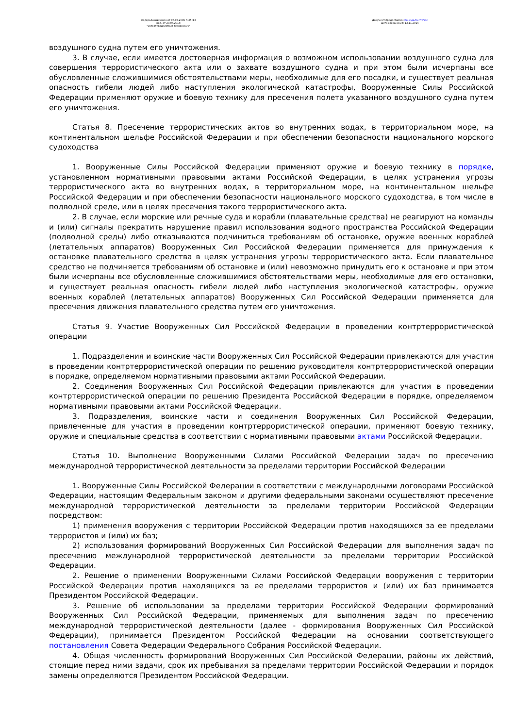Федеральный закон от 06.03.2006 N 35-ФЗ
(ред. от 28.06.2014)
"О противодействии терроризму"
Документ предоставлен КонсультантПлюс
Дата сохранения: 13.11.2014
воздушного судна путем его уничтожения.
3. В случае, если имеется достоверная информация о возможном использовании воздушного судна для совершения террористического акта или о захвате воздушного судна и при этом были исчерпаны все обусловленные сложившимися обстоятельствами меры, необходимые для его посадки, и существует реальная опасность гибели людей либо наступления экологической катастрофы, Вооруженные Силы Российской Федерации применяют оружие и боевую технику для пресечения полета указанного воздушного судна путем его уничтожения.
Статья 8. Пресечение террористических актов во внутренних водах, в территориальном море, на континентальном шельфе Российской Федерации и при обеспечении безопасности национального морского судоходства
1. Вооруженные Силы Российской Федерации применяют оружие и боевую технику в порядке, установленном нормативными правовыми актами Российской Федерации, в целях устранения угрозы террористического акта во внутренних водах, в территориальном море, на континентальном шельфе Российской Федерации и при обеспечении безопасности национального морского судоходства, в том числе в подводной среде, или в целях пресечения такого террористического акта.
2. В случае, если морские или речные суда и корабли (плавательные средства) не реагируют на команды и (или) сигналы прекратить нарушение правил использования водного пространства Российской Федерации (подводной среды) либо отказываются подчиниться требованиям об остановке, оружие военных кораблей (летательных аппаратов) Вооруженных Сил Российской Федерации применяется для принуждения к остановке плавательного средства в целях устранения угрозы террористического акта. Если плавательное средство не подчиняется требованиям об остановке и (или) невозможно принудить его к остановке и при этом были исчерпаны все обусловленные сложившимися обстоятельствами меры, необходимые для его остановки, и существует реальная опасность гибели людей либо наступления экологической катастрофы, оружие военных кораблей (летательных аппаратов) Вооруженных Сил Российской Федерации применяется для пресечения движения плавательного средства путем его уничтожения.
Статья 9. Участие Вооруженных Сил Российской Федерации в проведении контртеррористической операции
1. Подразделения и воинские части Вооруженных Сил Российской Федерации привлекаются для участия в проведении контртеррористической операции по решению руководителя контртеррористической операции в порядке, определяемом нормативными правовыми актами Российской Федерации.
2. Соединения Вооруженных Сил Российской Федерации привлекаются для участия в проведении контртеррористической операции по решению Президента Российской Федерации в порядке, определяемом нормативными правовыми актами Российской Федерации.
3. Подразделения, воинские части и соединения Вооруженных Сил Российской Федерации, привлеченные для участия в проведении контртеррористической операции, применяют боевую технику, оружие и специальные средства в соответствии с нормативными правовыми актами Российской Федерации.
Статья 10. Выполнение Вооруженными Силами Российской Федерации задач по пресечению международной террористической деятельности за пределами территории Российской Федерации
1. Вооруженные Силы Российской Федерации в соответствии с международными договорами Российской Федерации, настоящим Федеральным законом и другими федеральными законами осуществляют пресечение международной террористической деятельности за пределами территории Российской Федерации посредством:
1) применения вооружения с территории Российской Федерации против находящихся за ее пределами террористов и (или) их баз;
2) использования формирований Вооруженных Сил Российской Федерации для выполнения задач по пресечению международной террористической деятельности за пределами территории Российской Федерации.
2. Решение о применении Вооруженными Силами Российской Федерации вооружения с территории Российской Федерации против находящихся за ее пределами террористов и (или) их баз принимается Президентом Российской Федерации.
3. Решение об использовании за пределами территории Российской Федерации формирований Вооруженных Сил Российской Федерации, применяемых для выполнения задач по пресечению международной террористической деятельности (далее - формирования Вооруженных Сил Российской Федерации), принимается Президентом Российской Федерации на основании соответствующего постановления Совета Федерации Федерального Собрания Российской Федерации.
4. Общая численность формирований Вооруженных Сил Российской Федерации, районы их действий, стоящие перед ними задачи, срок их пребывания за пределами территории Российской Федерации и порядок замены определяются Президентом Российской Федерации.